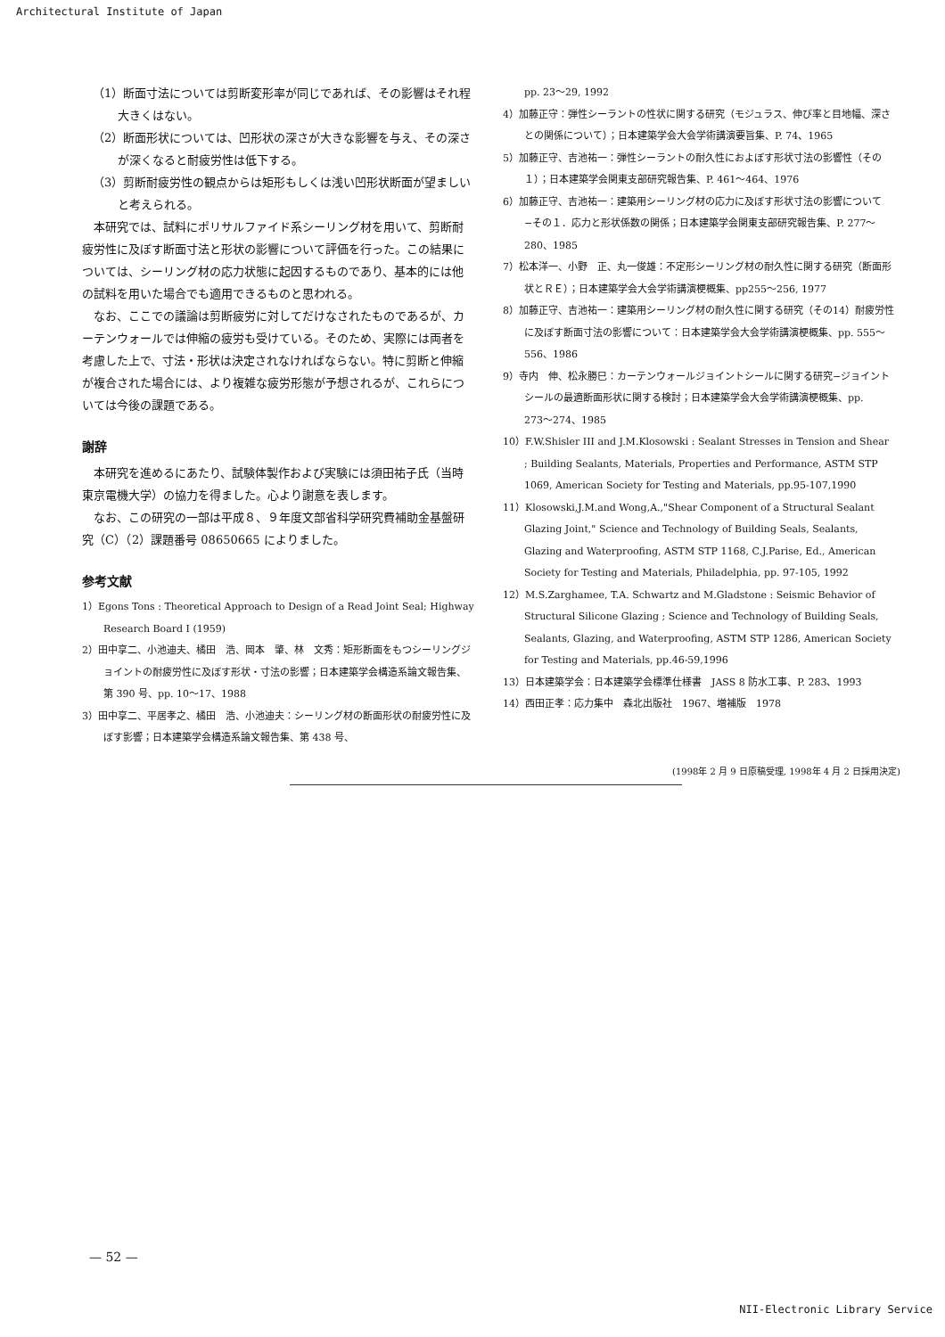Architectural Institute of Japan
（1）断面寸法については剪断変形率が同じであれば、その影響はそれ程大きくはない。
（2）断面形状については、凹形状の深さが大きな影響を与え、その深さが深くなると耐疲労性は低下する。
（3）剪断耐疲労性の観点からは矩形もしくは浅い凹形状断面が望ましいと考えられる。
　本研究では、試料にポリサルファイド系シーリング材を用いて、剪断耐疲労性に及ぼす断面寸法と形状の影響について評価を行った。この結果については、シーリング材の応力状態に起因するものであり、基本的には他の試料を用いた場合でも適用できるものと思われる。
　なお、ここでの議論は剪断疲労に対してだけなされたものであるが、カーテンウォールでは伸縮の疲労も受けている。そのため、実際には両者を考慮した上で、寸法・形状は決定されなければならない。特に剪断と伸縮が複合された場合には、より複雑な疲労形態が予想されるが、これらについては今後の課題である。
謝辞
　本研究を進めるにあたり、試験体製作および実験には須田祐子氏（当時東京電機大学）の協力を得ました。心より謝意を表します。
　なお、この研究の一部は平成８、９年度文部省科学研究費補助金基盤研究（C）（2）課題番号 08650665 によりました。
参考文献
1）Egons Tons : Theoretical Approach to Design of a Read Joint Seal; Highway Research Board I (1959)
2）田中享二、小池迪夫、橘田　浩、岡本　肇、林　文秀：矩形断面をもつシーリングジョイントの耐疲労性に及ぼす形状・寸法の影響；日本建築学会構造系論文報告集、第 390 号、pp. 10〜17、1988
3）田中享二、平居孝之、橘田　浩、小池迪夫：シーリング材の断面形状の耐疲労性に及ぼす影響；日本建築学会構造系論文報告集、第 438 号、
pp. 23〜29, 1992
4）加藤正守：弾性シーラントの性状に関する研究（モジュラス、伸び率と目地幅、深さとの関係について）；日本建築学会大会学術講演要旨集、P. 74、1965
5）加藤正守、吉池祐一：弾性シーラントの耐久性におよぼす形状寸法の影響性（その１）；日本建築学会関東支部研究報告集、P. 461〜464、1976
6）加藤正守、吉池祐一：建築用シーリング材の応力に及ぼす形状寸法の影響について−その１．応力と形状係数の関係；日本建築学会関東支部研究報告集、P. 277〜280、1985
7）松本洋一、小野　正、丸一俊雄：不定形シーリング材の耐久性に関する研究（断面形状とＲＥ）；日本建築学会大会学術講演梗概集、pp255〜256, 1977
8）加藤正守、吉池祐一：建築用シーリング材の耐久性に関する研究（その14）耐疲労性に及ぼす断面寸法の影響について：日本建築学会大会学術講演梗概集、pp. 555〜556、1986
9）寺内　伸、松永勝巳：カーテンウォールジョイントシールに関する研究−ジョイントシールの最適断面形状に関する検討；日本建築学会大会学術講演梗概集、pp. 273〜274、1985
10）F.W.Shisler III and J.M.Klosowski : Sealant Stresses in Tension and Shear ; Building Sealants, Materials, Properties and Performance, ASTM STP 1069, American Society for Testing and Materials, pp.95-107,1990
11）Klosowski,J.M.and Wong,A.,"Shear Component of a Structural Sealant Glazing Joint," Science and Technology of Building Seals, Sealants, Glazing and Waterproofing, ASTM STP 1168, C.J.Parise, Ed., American Society for Testing and Materials, Philadelphia, pp. 97-105, 1992
12）M.S.Zarghamee, T.A. Schwartz and M.Gladstone : Seismic Behavior of Structural Silicone Glazing ; Science and Technology of Building Seals, Sealants, Glazing, and Waterproofing, ASTM STP 1286, American Society for Testing and Materials, pp.46-59,1996
13）日本建築学会：日本建築学会標準仕様書　JASS 8 防水工事、P. 283、1993
14）西田正孝：応力集中　森北出版社　1967、増補版　1978
(1998年 2 月 9 日原稿受理, 1998年 4 月 2 日採用決定)
— 52 —
NII-Electronic Library Service